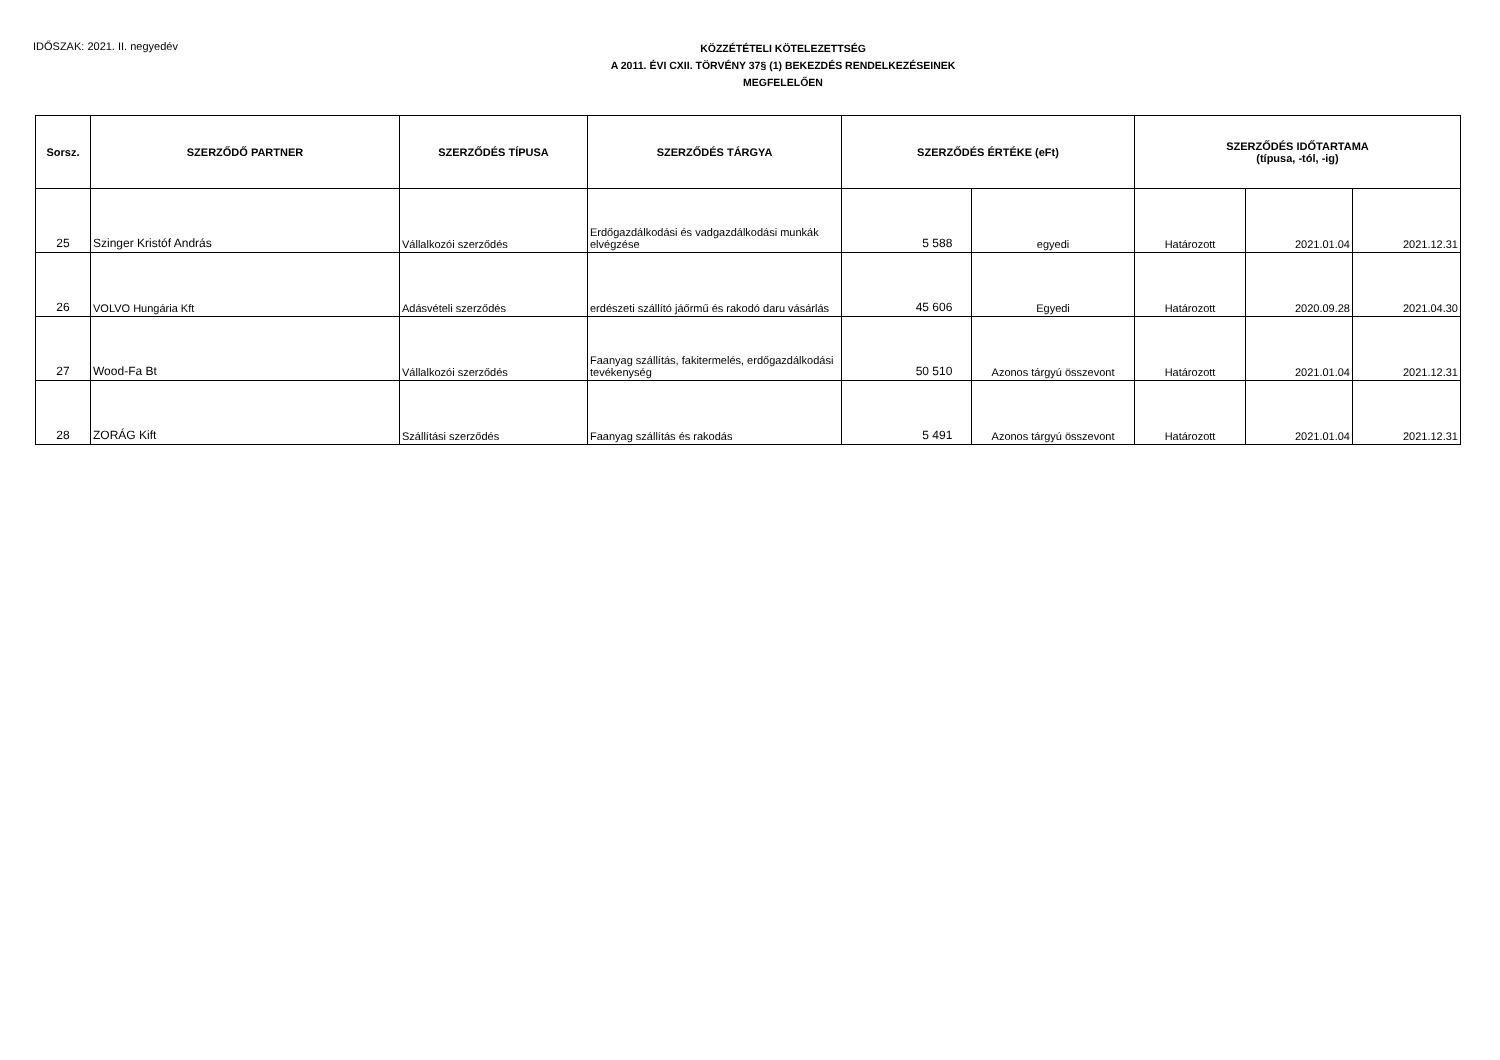IDŐSZAK: 2021. II. negyedév
KÖZZÉTÉTELI KÖTELEZETTSÉG
A 2011. ÉVI CXII. TÖRVÉNY 37§ (1) BEKEZDÉS RENDELKEZÉSEINEK
MEGFELELŐEN
| Sorsz. | SZERZŐDŐ PARTNER | SZERZŐDÉS TÍPUSA | SZERZŐDÉS TÁRGYA | SZERZŐDÉS ÉRTÉKE (eFt) | | SZERZŐDÉS IDŐTARTAMA (típusa, -tól, -ig) | | |
| --- | --- | --- | --- | --- | --- | --- | --- | --- |
| 25 | Szinger Kristóf András | Vállalkozói szerződés | Erdőgazdálkodási és vadgazdálkodási munkák elvégzése | 5 588 | egyedi | Határozott | 2021.01.04 | 2021.12.31 |
| 26 | VOLVO Hungária Kft | Adásvételi szerződés | erdészeti szállító jáőrmű és rakodó daru vásárlás | 45 606 | Egyedi | Határozott | 2020.09.28 | 2021.04.30 |
| 27 | Wood-Fa Bt | Vállalkozói szerződés | Faanyag szállítás, fakitermelés, erdőgazdálkodási tevékenység | 50 510 | Azonos tárgyú összevont | Határozott | 2021.01.04 | 2021.12.31 |
| 28 | ZORÁG Kift | Szállítási szerződés | Faanyag szállítás és rakodás | 5 491 | Azonos tárgyú összevont | Határozott | 2021.01.04 | 2021.12.31 |